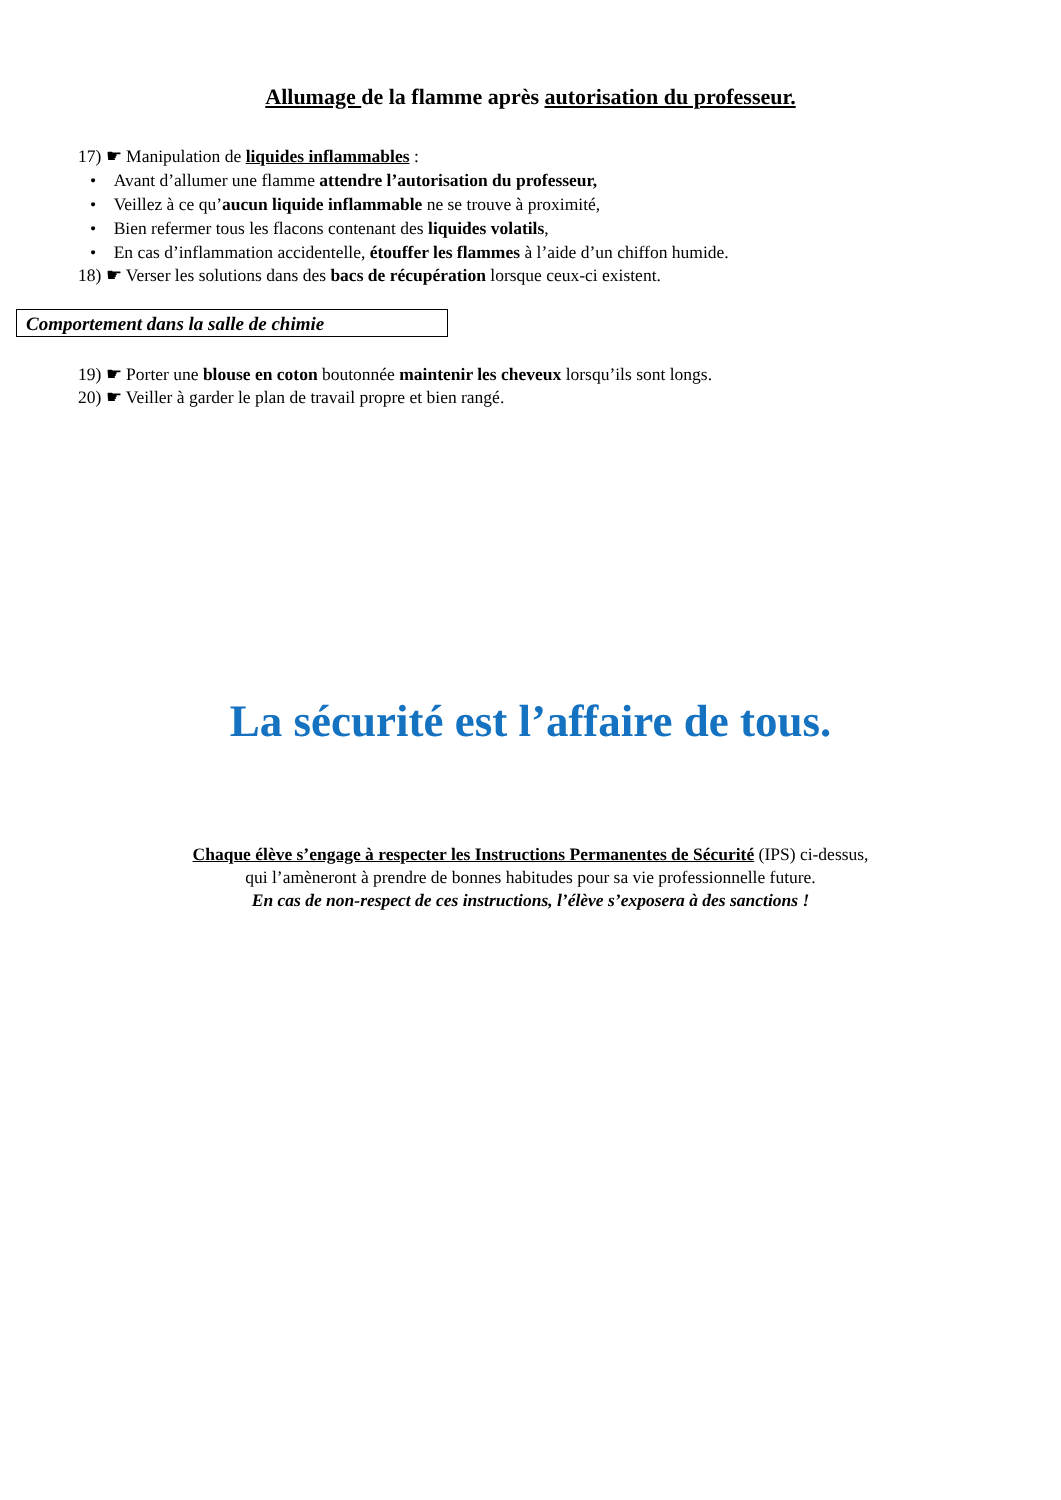Allumage de la flamme après autorisation du professeur.
17) ☛ Manipulation de liquides inflammables :
• Avant d’allumer une flamme attendre l’autorisation du professeur,
• Veillez à ce qu’aucun liquide inflammable ne se trouve à proximité,
• Bien refermer tous les flacons contenant des liquides volatils,
• En cas d’inflammation accidentelle, étouffer les flammes à l’aide d’un chiffon humide.
18) ☛ Verser les solutions dans des bacs de récupération lorsque ceux-ci existent.
Comportement dans la salle de chimie
19) ☛ Porter une blouse en coton boutonnée maintenir les cheveux lorsqu’ils sont longs.
20) ☛ Veiller à garder le plan de travail propre et bien rangé.
La sécurité est l’affaire de tous.
Chaque élève s’engage à respecter les Instructions Permanentes de Sécurité (IPS) ci-dessus,
qui l’amèneront à prendre de bonnes habitudes pour sa vie professionnelle future.
En cas de non-respect de ces instructions, l’élève s’exposera à des sanctions !